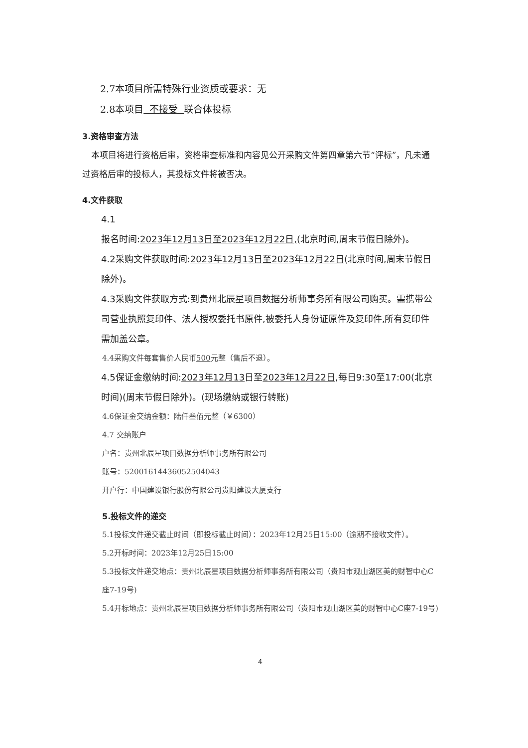2.7本项目所需特殊行业资质或要求：无
2.8本项目 不接受 联合体投标
3.资格审查方法
本项目将进行资格后审，资格审查标准和内容见公开采购文件第四章第六节“评标”，凡未通过资格后审的投标人，其投标文件将被否决。
4.文件获取
4.1
报名时间:2023年12月13日至2023年12月22日,(北京时间,周末节假日除外)。
4.2采购文件获取时间:2023年12月13日至2023年12月22日(北京时间,周末节假日除外)。
4.3采购文件获取方式:到贵州北辰星项目数据分析师事务所有限公司购买。需携带公司营业执照复印件、法人授权委托书原件,被委托人身份证原件及复印件,所有复印件需加盖公章。
4.4采购文件每套售价人民币500元整（售后不退）。
4.5保证金缴纳时间:2023年12月13日至2023年12月22日,每日9:30至17:00(北京时间)(周末节假日除外)。(现场缴纳或银行转账)
4.6保证金交纳金额：陆仟叁佰元整（￥6300）
4.7 交纳账户
户名：贵州北辰星项目数据分析师事务所有限公司
账号：52001614436052504043
开户行：中国建设银行股份有限公司贵阳建设大厦支行
5.投标文件的递交
5.1投标文件递交截止时间（即投标截止时间）：2023年12月25日15:00（逾期不接收文件）。
5.2开标时间：2023年12月25日15:00
5.3投标文件递交地点：贵州北辰星项目数据分析师事务所有限公司（贵阳市观山湖区美的财智中心C座7-19号)
5.4开标地点：贵州北辰星项目数据分析师事务所有限公司（贵阳市观山湖区美的财智中心C座7-19号)
4